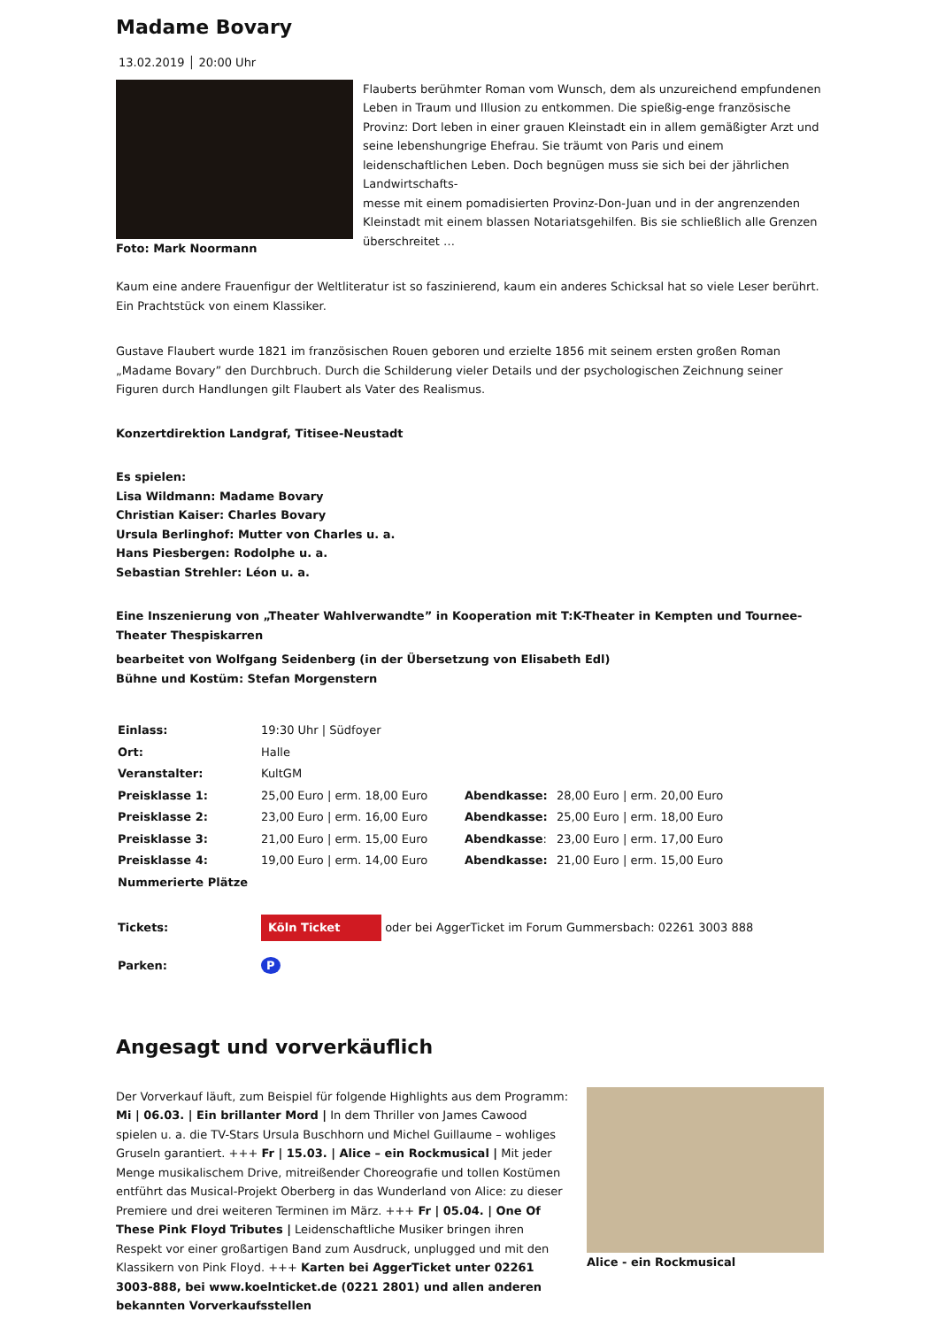Madame Bovary
13.02.2019 │ 20:00 Uhr
Foto: Mark Noormann Flauberts berühmter Roman vom Wunsch, dem als unzureichend empfundenen Leben in Traum und Illusion zu entkommen. Die spießig-enge französische Provinz: Dort leben in einer grauen Kleinstadt ein in allem gemäßigter Arzt und seine lebenshungrige Ehefrau. Sie träumt von Paris und einem leidenschaftlichen Leben. Doch begnügen muss sie sich bei der jährlichen Landwirtschafts-
messe mit einem pomadisierten Provinz-Don-Juan und in der angrenzenden Kleinstadt mit einem blassen Notariatsgehilfen. Bis sie schließlich alle Grenzen überschreitet …
Kaum eine andere Frauenfigur der Weltliteratur ist so faszinierend, kaum ein anderes Schicksal hat so viele Leser berührt. Ein Prachtstück von einem Klassiker.
Gustave Flaubert wurde 1821 im französischen Rouen geboren und erzielte 1856 mit seinem ersten großen Roman „Madame Bovary” den Durchbruch. Durch die Schilderung vieler Details und der psychologischen Zeichnung seiner Figuren durch Handlungen gilt Flaubert als Vater des Realismus.
Konzertdirektion Landgraf, Titisee-Neustadt
Es spielen:
Lisa Wildmann: Madame Bovary
Christian Kaiser: Charles Bovary
Ursula Berlinghof: Mutter von Charles u. a.
Hans Piesbergen: Rodolphe u. a.
Sebastian Strehler: Léon u. a.
Eine Inszenierung von „Theater Wahlverwandte” in Kooperation mit T:K-Theater in Kempten und Tournee-Theater Thespiskarren
bearbeitet von Wolfgang Seidenberg (in der Übersetzung von Elisabeth Edl)
Bühne und Kostüm: Stefan Morgenstern
| Einlass: | 19:30 Uhr / Südfoyer | | |
| Ort: | Halle | | |
| Veranstalter: | KultGM | | |
| Preisklasse 1: | 25,00 Euro / erm. 18,00 Euro | Abendkasse: | 28,00 Euro / erm. 20,00 Euro |
| Preisklasse 2: | 23,00 Euro / erm. 16,00 Euro | Abendkasse: | 25,00 Euro / erm. 18,00 Euro |
| Preisklasse 3: | 21,00 Euro / erm. 15,00 Euro | Abendkasse : | 23,00 Euro / erm. 17,00 Euro |
| Preisklasse 4: | 19,00 Euro / erm. 14,00 Euro | Abendkasse: | 21,00 Euro / erm. 15,00 Euro |
| Nummerierte Plätze | | | |
| Tickets: | Köln Ticket oder bei AggerTicket im Forum Gummersbach: 02261 3003 888 | | |
| Parken: | P | | |
Angesagt und vorverkäuflich
Der Vorverkauf läuft, zum Beispiel für folgende Highlights aus dem Programm: Mi | 06.03. | Ein brillanter Mord | In dem Thriller von James Cawood spielen u. a. die TV-Stars Ursula Buschhorn und Michel Guillaume – wohliges Gruseln garantiert. +++ Fr | 15.03. | Alice – ein Rockmusical | Mit jeder Menge musikalischem Drive, mitreißender Choreografie und tollen Kostümen entführt das Musical-Projekt Oberberg in das Wunderland von Alice: zu dieser Premiere und drei weiteren Terminen im März. +++ Fr | 05.04. | One Of These Pink Floyd Tributes | Leidenschaftliche Musiker bringen ihren Respekt vor einer großartigen Band zum Ausdruck, unplugged und mit den Klassikern von Pink Floyd. +++ Karten bei AggerTicket unter 02261 3003-888, bei www.koelnticket.de (0221 2801) und allen anderen bekannten Vorverkaufsstellen
Alice - ein Rockmusical